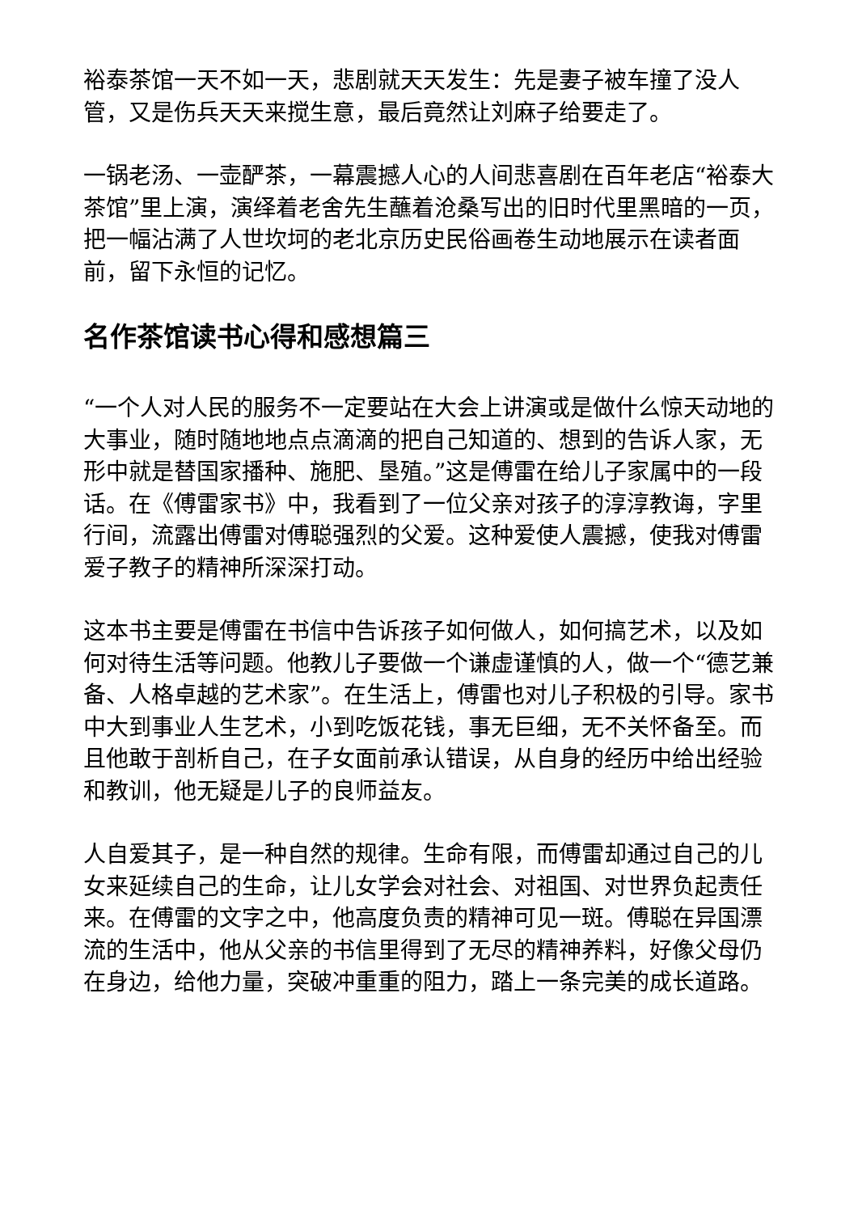裕泰茶馆一天不如一天，悲剧就天天发生：先是妻子被车撞了没人管，又是伤兵天天来搅生意，最后竟然让刘麻子给要走了。
一锅老汤、一壶酽茶，一幕震撼人心的人间悲喜剧在百年老店“裕泰大茶馆”里上演，演绎着老舍先生蘸着沧桑写出的旧时代里黑暗的一页，把一幅沾满了人世坎坷的老北京历史民俗画卷生动地展示在读者面前，留下永恒的记忆。
名作茶馆读书心得和感想篇三
“一个人对人民的服务不一定要站在大会上讲演或是做什么惊天动地的大事业，随时随地地点点滴滴的把自己知道的、想到的告诉人家，无形中就是替国家播种、施肥、垦殖。”这是傅雷在给儿子家属中的一段话。在《傅雷家书》中，我看到了一位父亲对孩子的淳淳教诲，字里行间，流露出傅雷对傅聪强烈的父爱。这种爱使人震撼，使我对傅雷爱子教子的精神所深深打动。
这本书主要是傅雷在书信中告诉孩子如何做人，如何搞艺术，以及如何对待生活等问题。他教儿子要做一个谦虚谨慎的人，做一个“德艺兼备、人格卓越的艺术家”。在生活上，傅雷也对儿子积极的引导。家书中大到事业人生艺术，小到吃饭花钱，事无巨细，无不关怀备至。而且他敢于剖析自己，在子女面前承认错误，从自身的经历中给出经验和教训，他无疑是儿子的良师益友。
人自爱其子，是一种自然的规律。生命有限，而傅雷却通过自己的儿女来延续自己的生命，让儿女学会对社会、对祖国、对世界负起责任来。在傅雷的文字之中，他高度负责的精神可见一斑。傅聪在异国漂流的生活中，他从父亲的书信里得到了无尽的精神养料，好像父母仍在身边，给他力量，突破冲重重的阻力，踏上一条完美的成长道路。